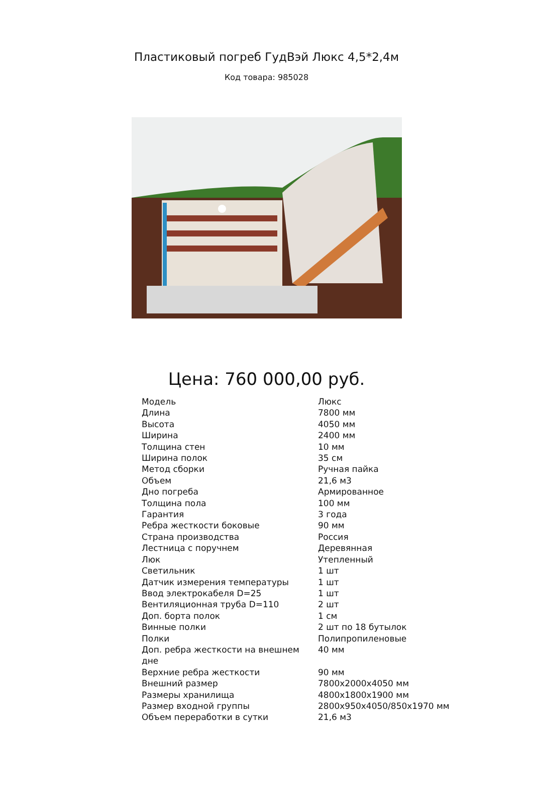Пластиковый погреб ГудВэй Люкс 4,5*2,4м
Код товара: 985028
Цена: 760 000,00 руб.
| Модель | Люкс |
| Длина | 7800 мм |
| Высота | 4050 мм |
| Ширина | 2400 мм |
| Толщина стен | 10 мм |
| Ширина полок | 35 см |
| Метод сборки | Ручная пайка |
| Объем | 21,6 м3 |
| Дно погреба | Армированное |
| Толщина пола | 100 мм |
| Гарантия | 3 года |
| Ребра жесткости боковые | 90 мм |
| Страна производства | Россия |
| Лестница с поручнем | Деревянная |
| Люк | Утепленный |
| Светильник | 1 шт |
| Датчик измерения температуры | 1 шт |
| Ввод электрокабеля D=25 | 1 шт |
| Вентиляционная труба D=110 | 2 шт |
| Доп. борта полок | 1 см |
| Винные полки | 2 шт по 18 бутылок |
| Полки | Полипропиленовые |
| Доп. ребра жесткости на внешнем дне | 40 мм |
| Верхние ребра жесткости | 90 мм |
| Внешний размер | 7800х2000х4050 мм |
| Размеры хранилища | 4800х1800х1900 мм |
| Размер входной группы | 2800х950х4050/850х1970 мм |
| Объем переработки в сутки | 21,6 м3 |